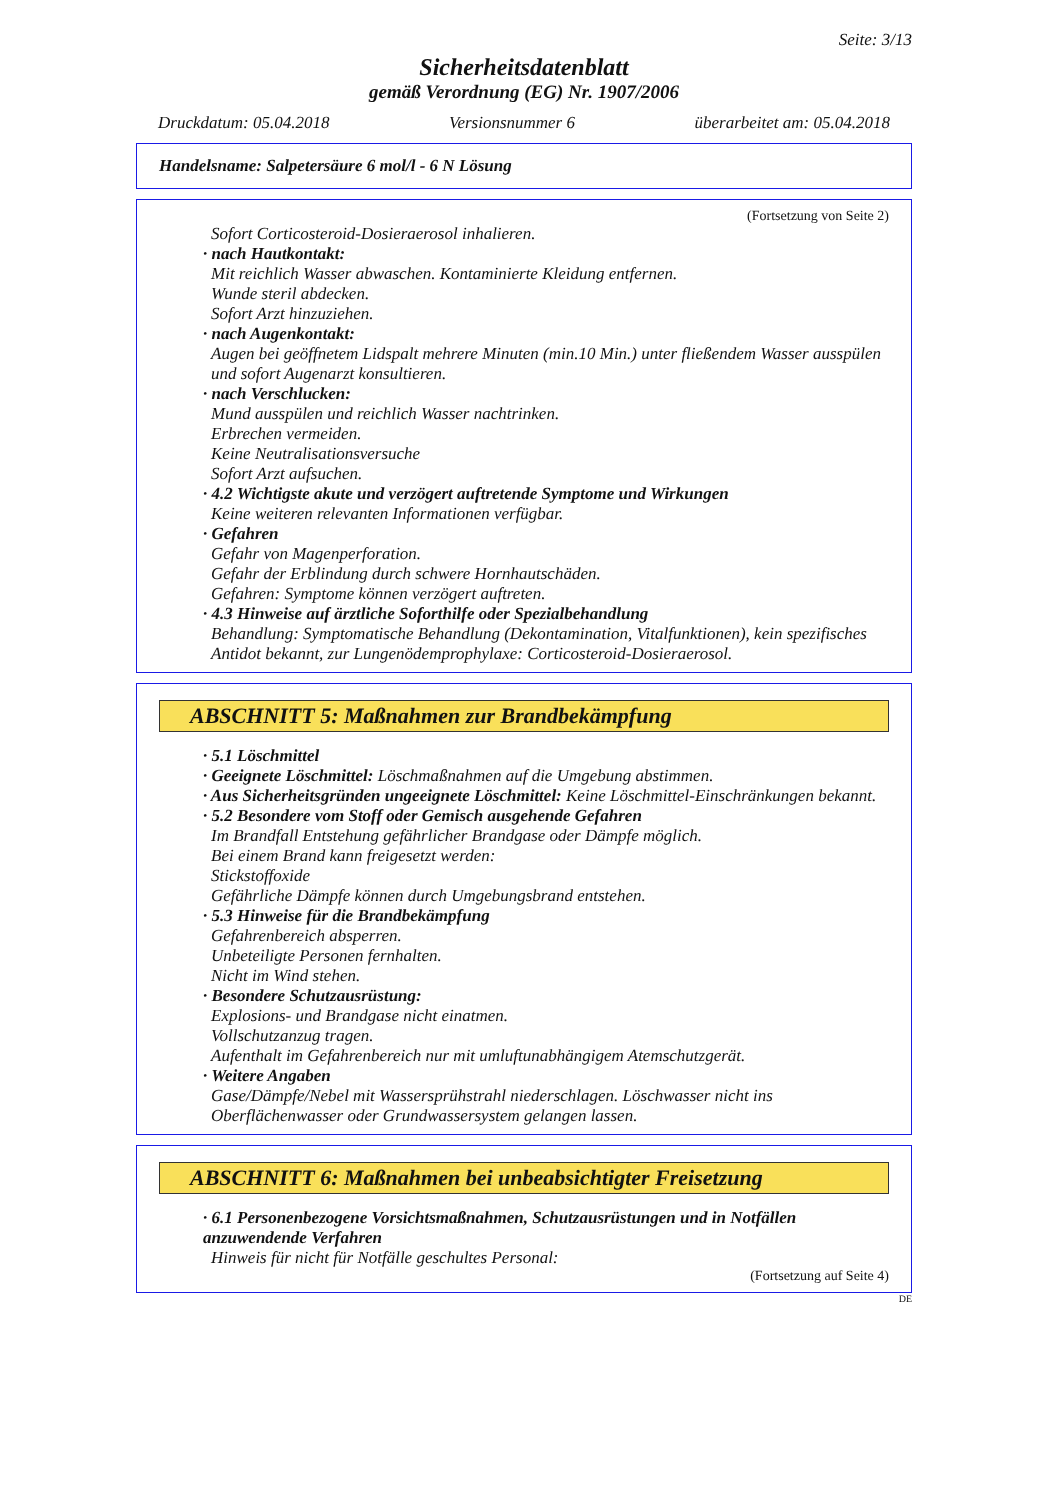Seite: 3/13
Sicherheitsdatenblatt
gemäß Verordnung (EG) Nr. 1907/2006
Druckdatum: 05.04.2018 Versionsnummer 6 überarbeitet am: 05.04.2018
Handelsname: Salpetersäure 6 mol/l - 6 N Lösung
(Fortsetzung von Seite 2)
Sofort Corticosteroid-Dosieraerosol inhalieren.
· nach Hautkontakt:
Mit reichlich Wasser abwaschen. Kontaminierte Kleidung entfernen.
Wunde steril abdecken.
Sofort Arzt hinzuziehen.
· nach Augenkontakt:
Augen bei geöffnetem Lidspalt mehrere Minuten (min.10 Min.) unter fließendem Wasser ausspülen und sofort Augenarzt konsultieren.
· nach Verschlucken:
Mund ausspülen und reichlich Wasser nachtrinken.
Erbrechen vermeiden.
Keine Neutralisationsversuche
Sofort Arzt aufsuchen.
· 4.2 Wichtigste akute und verzögert auftretende Symptome und Wirkungen
Keine weiteren relevanten Informationen verfügbar.
· Gefahren
Gefahr von Magenperforation.
Gefahr der Erblindung durch schwere Hornhautschäden.
Gefahren: Symptome können verzögert auftreten.
· 4.3 Hinweise auf ärztliche Soforthilfe oder Spezialbehandlung
Behandlung: Symptomatische Behandlung (Dekontamination, Vitalfunktionen), kein spezifisches Antidot bekannt, zur Lungenödemprophylaxe: Corticosteroid-Dosieraerosol.
ABSCHNITT 5: Maßnahmen zur Brandbekämpfung
· 5.1 Löschmittel
· Geeignete Löschmittel: Löschmaßnahmen auf die Umgebung abstimmen.
· Aus Sicherheitsgründen ungeeignete Löschmittel: Keine Löschmittel-Einschränkungen bekannt.
· 5.2 Besondere vom Stoff oder Gemisch ausgehende Gefahren
Im Brandfall Entstehung gefährlicher Brandgase oder Dämpfe möglich.
Bei einem Brand kann freigesetzt werden:
Stickstoffoxide
Gefährliche Dämpfe können durch Umgebungsbrand entstehen.
· 5.3 Hinweise für die Brandbekämpfung
Gefahrenbereich absperren.
Unbeteiligte Personen fernhalten.
Nicht im Wind stehen.
· Besondere Schutzausrüstung:
Explosions- und Brandgase nicht einatmen.
Vollschutzanzug tragen.
Aufenthalt im Gefahrenbereich nur mit umluftunabhängigem Atemschutzgerät.
· Weitere Angaben
Gase/Dämpfe/Nebel mit Wassersprühstrahl niederschlagen. Löschwasser nicht ins Oberflächenwasser oder Grundwassersystem gelangen lassen.
ABSCHNITT 6: Maßnahmen bei unbeabsichtigter Freisetzung
· 6.1 Personenbezogene Vorsichtsmaßnahmen, Schutzausrüstungen und in Notfällen anzuwendende Verfahren
Hinweis für nicht für Notfälle geschultes Personal:
(Fortsetzung auf Seite 4)
DE